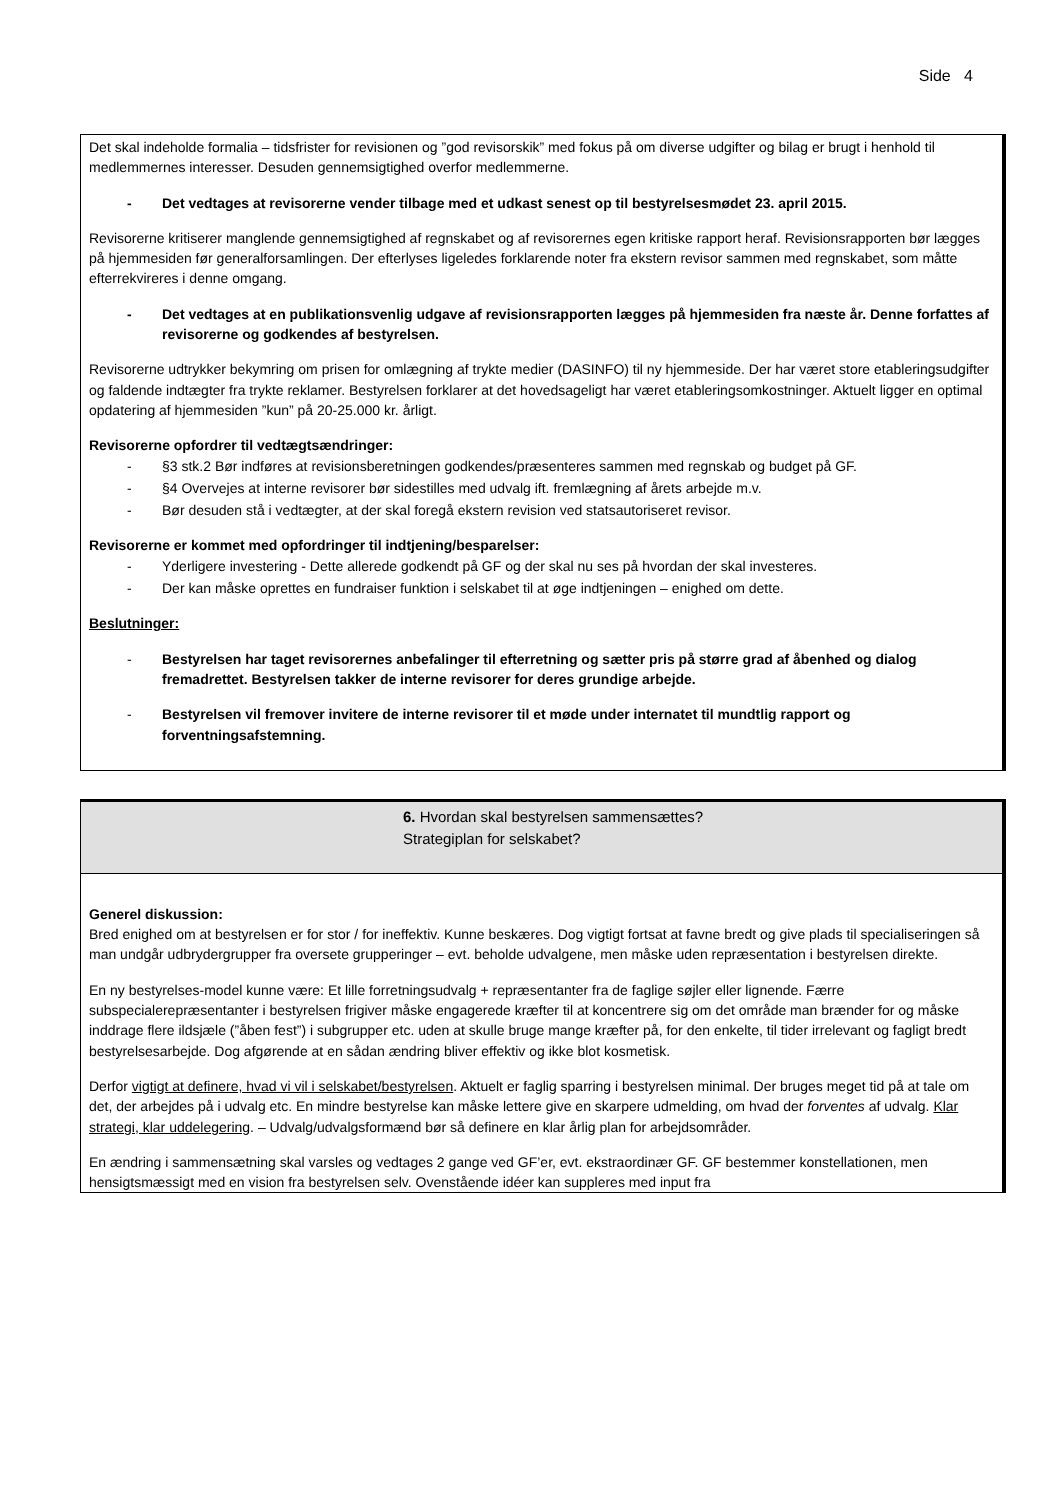Side 4
Det skal indeholde formalia – tidsfrister for revisionen og ”god revisorskik” med fokus på om diverse udgifter og bilag er brugt i henhold til medlemmernes interesser. Desuden gennemsigtighed overfor medlemmerne.
- Det vedtages at revisorerne vender tilbage med et udkast senest op til bestyrelsesmødet 23. april 2015.
Revisorerne kritiserer manglende gennemsigtighed af regnskabet og af revisorernes egen kritiske rapport heraf. Revisionsrapporten bør lægges på hjemmesiden før generalforsamlingen. Der efterlyses ligeledes forklarende noter fra ekstern revisor sammen med regnskabet, som måtte efterrekvireres i denne omgang.
- Det vedtages at en publikationsvenlig udgave af revisionsrapporten lægges på hjemmesiden fra næste år. Denne forfattes af revisorerne og godkendes af bestyrelsen.
Revisorerne udtrykker bekymring om prisen for omlægning af trykte medier (DASINFO) til ny hjemmeside. Der har været store etableringsudgifter og faldende indtægter fra trykte reklamer. Bestyrelsen forklarer at det hovedsageligt har været etableringsomkostninger. Aktuelt ligger en optimal opdatering af hjemmesiden ”kun” på 20-25.000 kr. årligt.
Revisorerne opfordrer til vedtægtsændringer:
- §3 stk.2 Bør indføres at revisionsberetningen godkendes/præsenteres sammen med regnskab og budget på GF.
- §4 Overvejes at interne revisorer bør sidestilles med udvalg ift. fremlægning af årets arbejde m.v.
- Bør desuden stå i vedtægter, at der skal foregå ekstern revision ved statsautoriseret revisor.
Revisorerne er kommet med opfordringer til indtjening/besparelser:
- Yderligere investering - Dette allerede godkendt på GF og der skal nu ses på hvordan der skal investeres.
- Der kan måske oprettes en fundraiser funktion i selskabet til at øge indtjeningen – enighed om dette.
Beslutninger:
- Bestyrelsen har taget revisorernes anbefalinger til efterretning og sætter pris på større grad af åbenhed og dialog fremadrettet. Bestyrelsen takker de interne revisorer for deres grundige arbejde.
- Bestyrelsen vil fremover invitere de interne revisorer til et møde under internatet til mundtlig rapport og forventningsafstemning.
6. Hvordan skal bestyrelsen sammensættes?
Strategiplan for selskabet?
Generel diskussion:
Bred enighed om at bestyrelsen er for stor / for ineffektiv. Kunne beskæres. Dog vigtigt fortsat at favne bredt og give plads til specialiseringen så man undgår udbrydergrupper fra oversete grupperinger – evt. beholde udvalgene, men måske uden repræsentation i bestyrelsen direkte.
En ny bestyrelses-model kunne være: Et lille forretningsudvalg + repræsentanter fra de faglige søjler eller lignende. Færre subspecialerepræsentanter i bestyrelsen frigiver måske engagerede kræfter til at koncentrere sig om det område man brænder for og måske inddrage flere ildsjæle (”åben fest”) i subgrupper etc. uden at skulle bruge mange kræfter på, for den enkelte, til tider irrelevant og fagligt bredt bestyrelsesarbejde. Dog afgørende at en sådan ændring bliver effektiv og ikke blot kosmetisk.
Derfor vigtigt at definere, hvad vi vil i selskabet/bestyrelsen. Aktuelt er faglig sparring i bestyrelsen minimal. Der bruges meget tid på at tale om det, der arbejdes på i udvalg etc. En mindre bestyrelse kan måske lettere give en skarpere udmelding, om hvad der forventes af udvalg. Klar strategi, klar uddelegering. – Udvalg/udvalgsformænd bør så definere en klar årlig plan for arbejdsområder.
En ændring i sammensætning skal varsles og vedtages 2 gange ved GF’er, evt. ekstraordinær GF. GF bestemmer konstellationen, men hensigtsmæssigt med en vision fra bestyrelsen selv. Ovenstående idéer kan suppleres med input fra